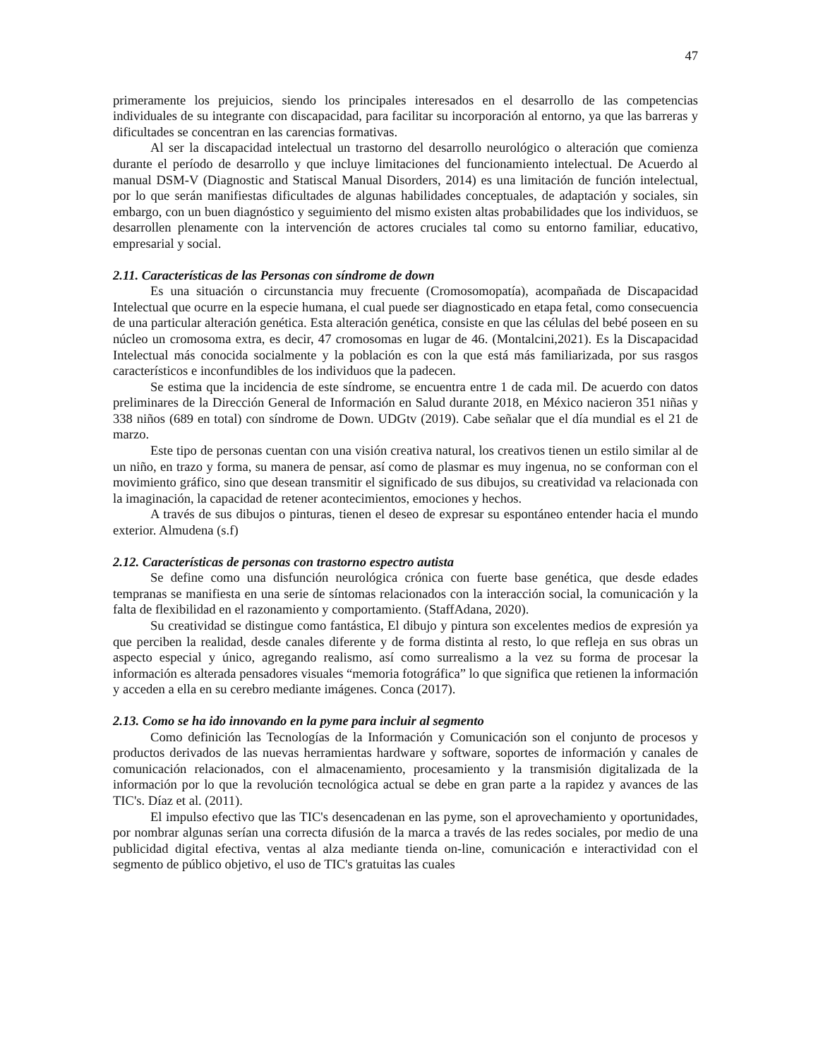47
primeramente los prejuicios, siendo los principales interesados en el desarrollo de las competencias individuales de su integrante con discapacidad, para facilitar su incorporación al entorno, ya que las barreras y dificultades se concentran en las carencias formativas.
Al ser la discapacidad intelectual un trastorno del desarrollo neurológico o alteración que comienza durante el período de desarrollo y que incluye limitaciones del funcionamiento intelectual. De Acuerdo al manual DSM-V (Diagnostic and Statiscal Manual Disorders, 2014) es una limitación de función intelectual, por lo que serán manifiestas dificultades de algunas habilidades conceptuales, de adaptación y sociales, sin embargo, con un buen diagnóstico y seguimiento del mismo existen altas probabilidades que los individuos, se desarrollen plenamente con la intervención de actores cruciales tal como su entorno familiar, educativo, empresarial y social.
2.11. Características de las Personas con síndrome de down
Es una situación o circunstancia muy frecuente (Cromosomopatía), acompañada de Discapacidad Intelectual que ocurre en la especie humana, el cual puede ser diagnosticado en etapa fetal, como consecuencia de una particular alteración genética. Esta alteración genética, consiste en que las células del bebé poseen en su núcleo un cromosoma extra, es decir, 47 cromosomas en lugar de 46. (Montalcini,2021). Es la Discapacidad Intelectual más conocida socialmente y la población es con la que está más familiarizada, por sus rasgos característicos e inconfundibles de los individuos que la padecen.
Se estima que la incidencia de este síndrome, se encuentra entre 1 de cada mil. De acuerdo con datos preliminares de la Dirección General de Información en Salud durante 2018, en México nacieron 351 niñas y 338 niños (689 en total) con síndrome de Down. UDGtv (2019). Cabe señalar que el día mundial es el 21 de marzo.
Este tipo de personas cuentan con una visión creativa natural, los creativos tienen un estilo similar al de un niño, en trazo y forma, su manera de pensar, así como de plasmar es muy ingenua, no se conforman con el movimiento gráfico, sino que desean transmitir el significado de sus dibujos, su creatividad va relacionada con la imaginación, la capacidad de retener acontecimientos, emociones y hechos.
A través de sus dibujos o pinturas, tienen el deseo de expresar su espontáneo entender hacia el mundo exterior. Almudena (s.f)
2.12. Características de personas con trastorno espectro autista
Se define como una disfunción neurológica crónica con fuerte base genética, que desde edades tempranas se manifiesta en una serie de síntomas relacionados con la interacción social, la comunicación y la falta de flexibilidad en el razonamiento y comportamiento. (StaffAdana, 2020).
Su creatividad se distingue como fantástica, El dibujo y pintura son excelentes medios de expresión ya que perciben la realidad, desde canales diferente y de forma distinta al resto, lo que refleja en sus obras un aspecto especial y único, agregando realismo, así como surrealismo a la vez su forma de procesar la información es alterada pensadores visuales “memoria fotográfica” lo que significa que retienen la información y acceden a ella en su cerebro mediante imágenes. Conca (2017).
2.13. Como se ha ido innovando en la pyme para incluir al segmento
Como definición las Tecnologías de la Información y Comunicación son el conjunto de procesos y productos derivados de las nuevas herramientas hardware y software, soportes de información y canales de comunicación relacionados, con el almacenamiento, procesamiento y la transmisión digitalizada de la información por lo que la revolución tecnológica actual se debe en gran parte a la rapidez y avances de las TIC's. Díaz et al. (2011).
El impulso efectivo que las TIC's desencadenan en las pyme, son el aprovechamiento y oportunidades, por nombrar algunas serían una correcta difusión de la marca a través de las redes sociales, por medio de una publicidad digital efectiva, ventas al alza mediante tienda on-line, comunicación e interactividad con el segmento de público objetivo, el uso de TIC's gratuitas las cuales